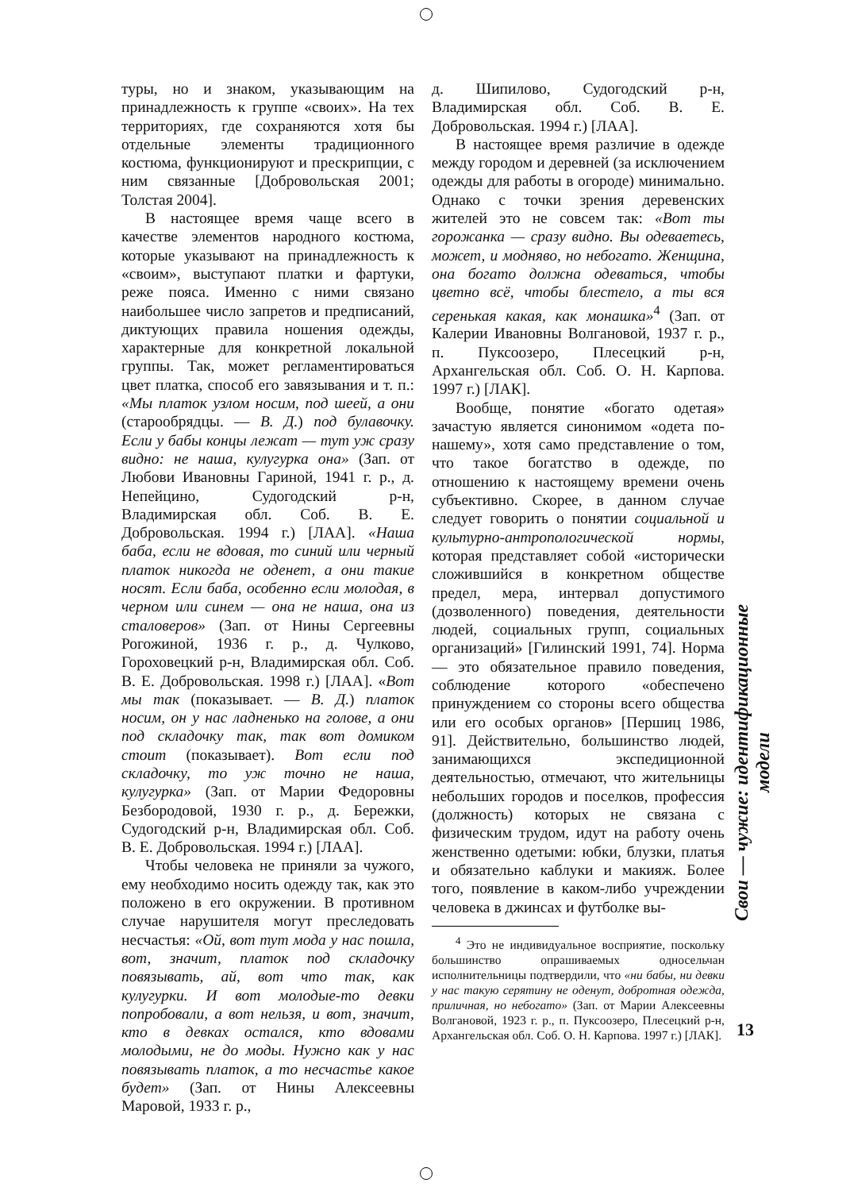туры, но и знаком, указывающим на принадлежность к группе «своих». На тех территориях, где сохраняются хотя бы отдельные элементы традиционного костюма, функционируют и прескрипции, с ним связанные [Добровольская 2001; Толстая 2004].
В настоящее время чаще всего в качестве элементов народного костюма, которые указывают на принадлежность к «своим», выступают платки и фартуки, реже пояса. Именно с ними связано наибольшее число запретов и предписаний, диктующих правила ношения одежды, характерные для конкретной локальной группы. Так, может регламентироваться цвет платка, способ его завязывания и т. п.: «Мы платок узлом носим, под шеей, а они (старообрядцы. — В. Д.) под булавочку. Если у бабы концы лежат — тут уж сразу видно: не наша, кулугурка она» (Зап. от Любови Ивановны Гариной, 1941 г. р., д. Непейцино, Судогодский р-н, Владимирская обл. Соб. В. Е. Добровольская. 1994 г.) [ЛАА]. «Наша баба, если не вдовая, то синий или черный платок никогда не оденет, а они такие носят. Если баба, особенно если молодая, в черном или синем — она не наша, она из сталоверов» (Зап. от Нины Сергеевны Рогожиной, 1936 г. р., д. Чулково, Гороховецкий р-н, Владимирская обл. Соб. В. Е. Добровольская. 1998 г.) [ЛАА]. «Вот мы так (показывает. — В. Д.) платок носим, он у нас ладненько на голове, а они под складочку так, так вот домиком стоит (показывает). Вот если под складочку, то уж точно не наша, кулугурка» (Зап. от Марии Федоровны Безбородовой, 1930 г. р., д. Бережки, Судогодский р-н, Владимирская обл. Соб. В. Е. Добровольская. 1994 г.) [ЛАА].
Чтобы человека не приняли за чужого, ему необходимо носить одежду так, как это положено в его окружении. В противном случае нарушителя могут преследовать несчастья: «Ой, вот тут мода у нас пошла, вот, значит, платок под складочку повязывать, ай, вот что так, как кулугурки. И вот молодые-то девки попробовали, а вот нельзя, и вот, значит, кто в девках остался, кто вдовами молодыми, не до моды. Нужно как у нас повязывать платок, а то несчастье какое будет» (Зап. от Нины Алексеевны Маровой, 1933 г. р.,
д. Шипилово, Судогодский р-н, Владимирская обл. Соб. В. Е. Добровольская. 1994 г.) [ЛАА].
В настоящее время различие в одежде между городом и деревней (за исключением одежды для работы в огороде) минимально. Однако с точки зрения деревенских жителей это не совсем так: «Вот ты горожанка — сразу видно. Вы одеваетесь, может, и модняво, но небогато. Женщина, она богато должна одеваться, чтобы цветно всё, чтобы блестело, а ты вся серенькая какая, как монашка»<sup>4</sup> (Зап. от Калерии Ивановны Волгановой, 1937 г. р., п. Пуксоозеро, Плесецкий р-н, Архангельская обл. Соб. О. Н. Карпова. 1997 г.) [ЛАК].
Вообще, понятие «богато одетая» зачастую является синонимом «одета по-нашему», хотя само представление о том, что такое богатство в одежде, по отношению к настоящему времени очень субъективно. Скорее, в данном случае следует говорить о понятии социальной и культурно-антропологической нормы, которая представляет собой «исторически сложившийся в конкретном обществе предел, мера, интервал допустимого (дозволенного) поведения, деятельности людей, социальных групп, социальных организаций» [Гилинский 1991, 74]. Норма — это обязательное правило поведения, соблюдение которого «обеспечено принуждением со стороны всего общества или его особых органов» [Першиц 1986, 91]. Действительно, большинство людей, занимающихся экспедиционной деятельностью, отмечают, что жительницы небольших городов и поселков, профессия (должность) которых не связана с физическим трудом, идут на работу очень женственно одетыми: юбки, блузки, платья и обязательно каблуки и макияж. Более того, появление в каком-либо учреждении человека в джинсах и футболке вы-
<sup>4</sup> Это не индивидуальное восприятие, поскольку большинство опрашиваемых односельчан исполнительницы подтвердили, что «ни бабы, ни девки у нас такую серятину не оденут, добротная одежда, приличная, но небогато» (Зап. от Марии Алексеевны Волгановой, 1923 г. р., п. Пуксоозеро, Плесецкий р-н, Архангельская обл. Соб. О. Н. Карпова. 1997 г.) [ЛАК].
Свои — чужие: идентификационные модели
13